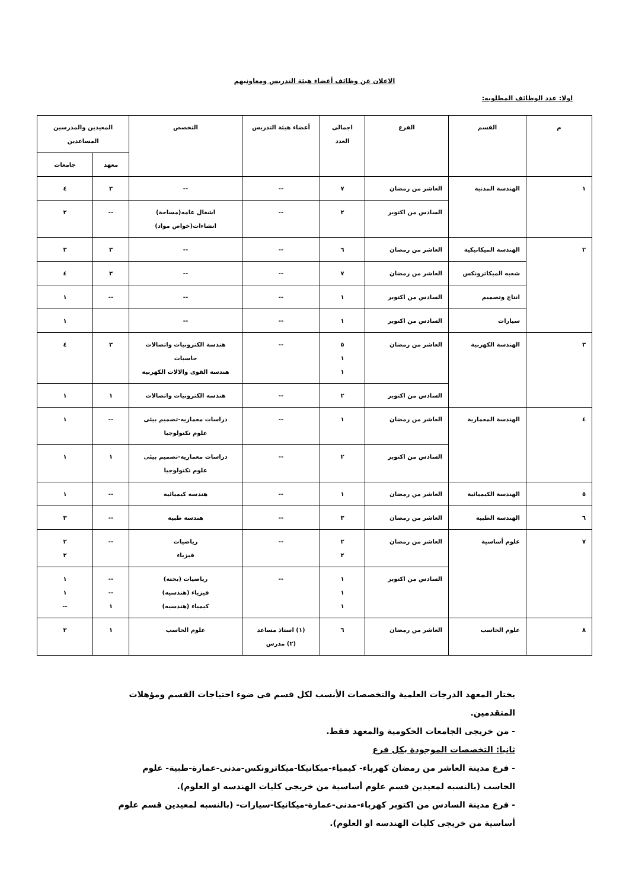الاعلان عن وظائف أعضاء هيئة التدريس ومعاونيهم
اولا: عدد الوظائف المطلوبه:
| م | القسم | الفرع | اجمالى العدد | أعضاء هيئة التدريس | التخصص | المعيدين والمدرسين المساعدين | |
| --- | --- | --- | --- | --- | --- | --- | --- |
| | | | | | | معهد | جامعات |
| ١ | الهندسة المدنية | العاشر من رمضان | ٧ | -- | -- | ٣ | ٤ |
| | | السادس من اكتوبر | ٢ | -- | اشغال عامه(مساحة) انشاءات(خواص مواد) | -- | ٢ |
| ٢ | الهندسة الميكانيكية | العاشر من رمضان | ٦ | -- | -- | ٣ | ٣ |
| | شعبه الميكاترونكس | العاشر من رمضان | ٧ | -- | -- | ٣ | ٤ |
| | انتاج وتصميم | السادس من اكتوبر | ١ | -- | -- | -- | ١ |
| | سيارات | السادس من اكتوبر | ١ | -- | -- | | ١ |
| ٣ | الهندسة الكهربية | العاشر من رمضان | ٥ ١ ١ | -- | هندسة الكترونيات واتصالات حاسبات هندسه القوى والالات الكهربيه | ٣ | ٤ |
| | | السادس من اكتوبر | ٢ | -- | هندسه الكترونيات واتصالات | ١ | ١ |
| ٤ | الهندسة المعمارية | العاشر من رمضان | ١ | -- | دراسات معماريه-تصميم بيئى علوم تكنولوجيا | -- | ١ |
| | | السادس من اكتوبر | ٢ | -- | دراسات معماريه-تصميم بيئى علوم تكنولوجيا | ١ | ١ |
| ٥ | الهندسة الكيميائية | العاشر من رمضان | ١ | -- | هندسه كيميائيه | -- | ١ |
| ٦ | الهندسة الطبية | العاشر من رمضان | ٣ | -- | هندسة طبية | -- | ٣ |
| ٧ | علوم أساسية | العاشر من رمضان | ٢ ٢ | -- | رياضيات فيزياء | -- | ٢ ٢ |
| | | السادس من اكتوبر | ١ ١ ١ | -- | رياضيات (بحته) فيزياء (هندسيه) كيمياء (هندسيه) | -- -- ١ | ١ ١ -- |
| ٨ | علوم الحاسب | العاشر من رمضان | ٦ | (١) استاذ مساعد (٢) مدرس | علوم الحاسب | ١ | ٢ |
يختار المعهد الدرجات العلمية والتخصصات الأنسب لكل قسم فى ضوء احتياجات القسم ومؤهلات المتقدمين.
- من خريجى الجامعات الحكومية والمعهد فقط.
ثانيا: التخصصات الموجودة بكل فرع
- فرع مدينة العاشر من رمضان كهرباء- كيمياء-ميكانيكا-ميكاترونكس-مدنى-عمارة-طبية- علوم الحاسب (بالنسبه لمعيدين قسم علوم أساسية من خريجى كليات الهندسه او العلوم).
- فرع مدينة السادس من اكتوبر كهرباء-مدنى-عمارة-ميكانيكا-سيارات- (بالنسبه لمعيدين قسم علوم أساسية من خريجى كليات الهندسه او العلوم).